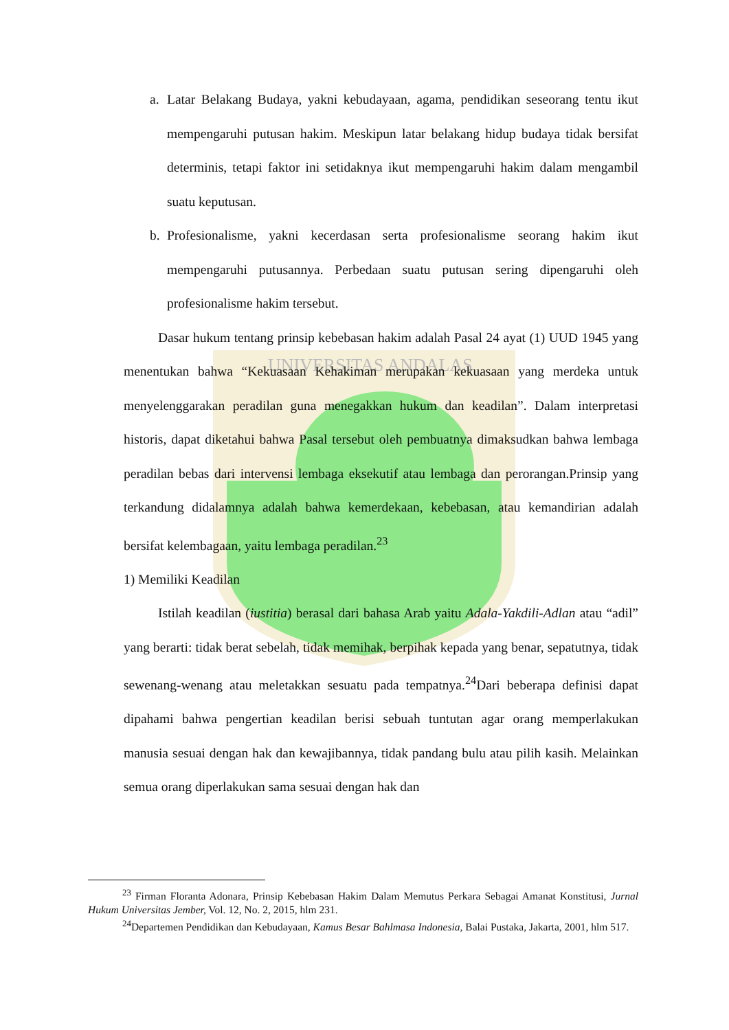UNIVERSITAS ANDALAS
a. Latar Belakang Budaya, yakni kebudayaan, agama, pendidikan seseorang tentu ikut mempengaruhi putusan hakim. Meskipun latar belakang hidup budaya tidak bersifat determinis, tetapi faktor ini setidaknya ikut mempengaruhi hakim dalam mengambil suatu keputusan.
b. Profesionalisme, yakni kecerdasan serta profesionalisme seorang hakim ikut mempengaruhi putusannya. Perbedaan suatu putusan sering dipengaruhi oleh profesionalisme hakim tersebut.
Dasar hukum tentang prinsip kebebasan hakim adalah Pasal 24 ayat (1) UUD 1945 yang menentukan bahwa “Kekuasaan Kehakiman merupakan kekuasaan yang merdeka untuk menyelenggarakan peradilan guna menegakkan hukum dan keadilan”. Dalam interpretasi historis, dapat diketahui bahwa Pasal tersebut oleh pembuatnya dimaksudkan bahwa lembaga peradilan bebas dari intervensi lembaga eksekutif atau lembaga dan perorangan.Prinsip yang terkandung didalamnya adalah bahwa kemerdekaan, kebebasan, atau kemandirian adalah bersifat kelembagaan, yaitu lembaga peradilan.<sup>23</sup>
1) Memiliki Keadilan
Istilah keadilan (iustitia) berasal dari bahasa Arab yaitu Adala-Yakdili-Adlan atau “adil” yang berarti: tidak berat sebelah, tidak memihak, berpihak kepada yang benar, sepatutnya, tidak sewenang-wenang atau meletakkan sesuatu pada tempatnya.<sup>24</sup>Dari beberapa definisi dapat dipahami bahwa pengertian keadilan berisi sebuah tuntutan agar orang memperlakukan manusia sesuai dengan hak dan kewajibannya, tidak pandang bulu atau pilih kasih. Melainkan semua orang diperlakukan sama sesuai dengan hak dan
<sup>23</sup> Firman Floranta Adonara, Prinsip Kebebasan Hakim Dalam Memutus Perkara Sebagai Amanat Konstitusi, Jurnal Hukum Universitas Jember, Vol. 12, No. 2, 2015, hlm 231.
<sup>24</sup> Departemen Pendidikan dan Kebudayaan, Kamus Besar Bahlmasa Indonesia, Balai Pustaka, Jakarta, 2001, hlm 517.